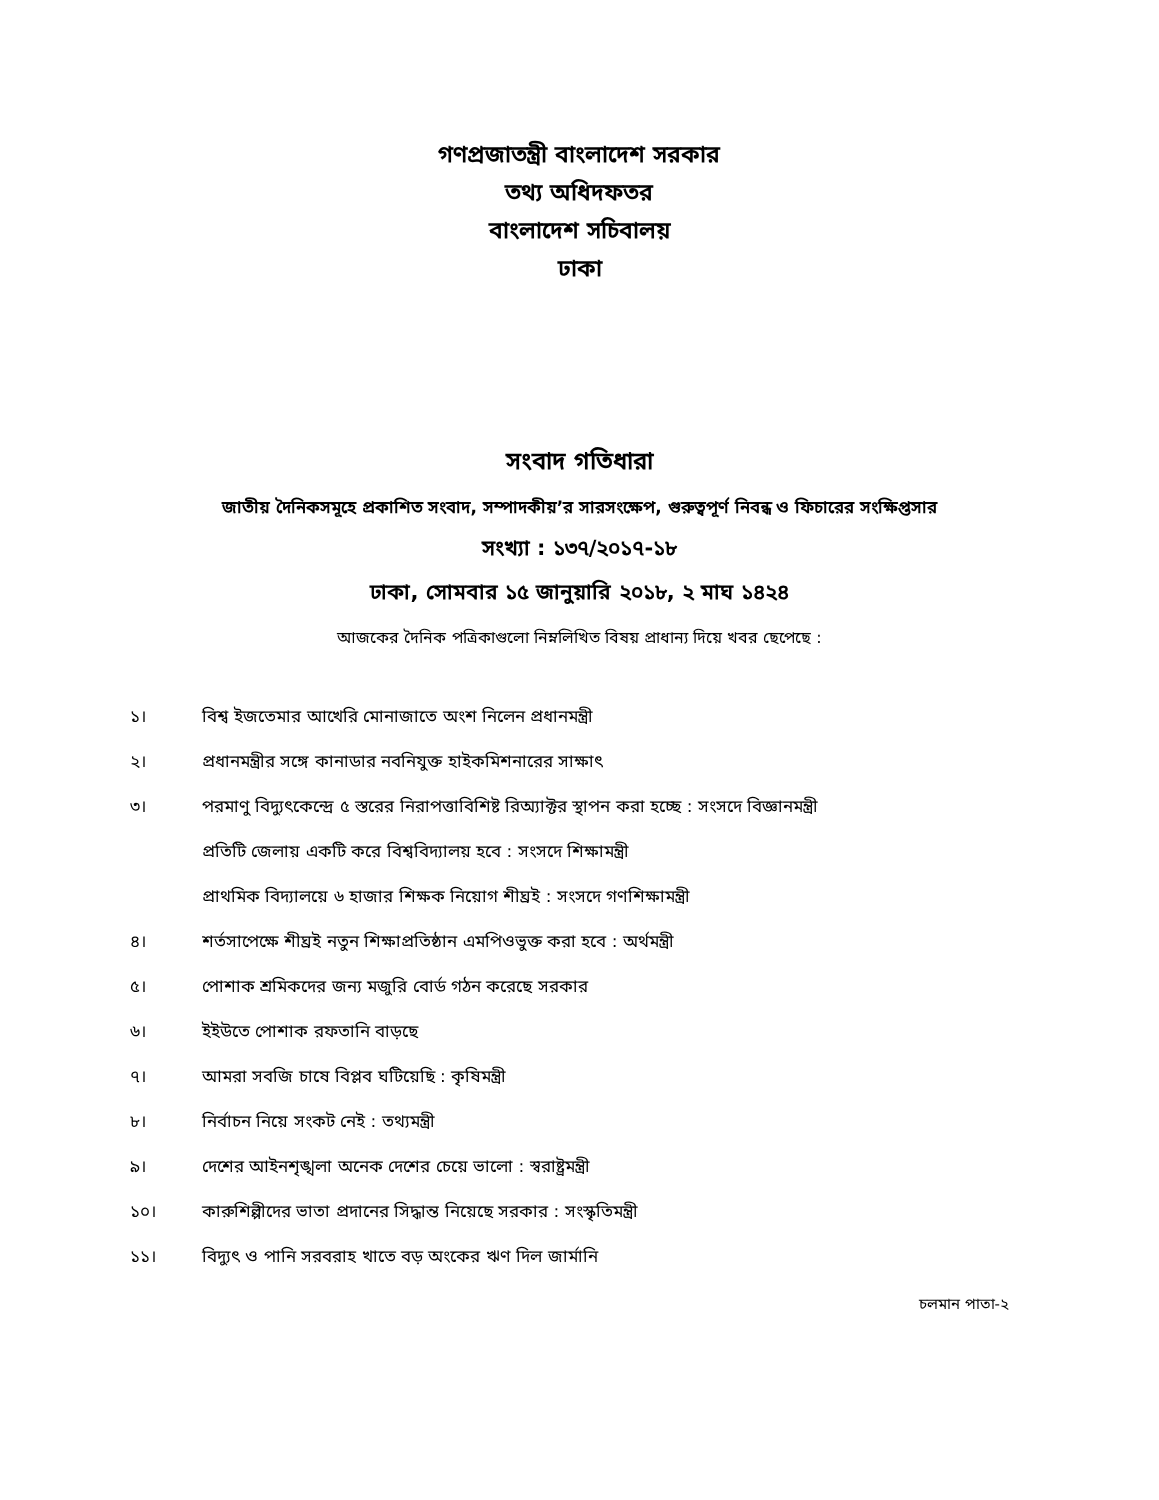গণপ্রজাতন্ত্রী বাংলাদেশ সরকার
তথ্য অধিদফতর
বাংলাদেশ সচিবালয়
ঢাকা
সংবাদ গতিধারা
জাতীয় দৈনিকসমূহে প্রকাশিত সংবাদ, সম্পাদকীয়’র সারসংক্ষেপ, গুরুত্বপূর্ণ নিবন্ধ ও ফিচারের সংক্ষিপ্তসার
সংখ্যা : ১৩৭/২০১৭-১৮
ঢাকা, সোমবার ১৫ জানুয়ারি ২০১৮, ২ মাঘ ১৪২৪
আজকের দৈনিক পত্রিকাগুলো নিম্নলিখিত বিষয় প্রাধান্য দিয়ে খবর ছেপেছে :
১। বিশ্ব ইজতেমার আখেরি মোনাজাতে অংশ নিলেন প্রধানমন্ত্রী
২। প্রধানমন্ত্রীর সঙ্গে কানাডার নবনিযুক্ত হাইকমিশনারের সাক্ষাৎ
৩। পরমাণু বিদ্যুৎকেন্দ্রে ৫ স্তরের নিরাপত্তাবিশিষ্ট রিঅ্যাক্টর স্থাপন করা হচ্ছে : সংসদে বিজ্ঞানমন্ত্রী
প্রতিটি জেলায় একটি করে বিশ্ববিদ্যালয় হবে : সংসদে শিক্ষামন্ত্রী
প্রাথমিক বিদ্যালয়ে ৬ হাজার শিক্ষক নিয়োগ শীঘ্রই : সংসদে গণশিক্ষামন্ত্রী
৪। শর্তসাপেক্ষে শীঘ্রই নতুন শিক্ষাপ্রতিষ্ঠান এমপিওভুক্ত করা হবে : অর্থমন্ত্রী
৫। পোশাক শ্রমিকদের জন্য মজুরি বোর্ড গঠন করেছে সরকার
৬। ইইউতে পোশাক রফতানি বাড়ছে
৭। আমরা সবজি চাষে বিপ্লব ঘটিয়েছি : কৃষিমন্ত্রী
৮। নির্বাচন নিয়ে সংকট নেই : তথ্যমন্ত্রী
৯। দেশের আইনশৃঙ্খলা অনেক দেশের চেয়ে ভালো : স্বরাষ্ট্রমন্ত্রী
১০। কারুশিল্পীদের ভাতা প্রদানের সিদ্ধান্ত নিয়েছে সরকার : সংস্কৃতিমন্ত্রী
১১। বিদ্যুৎ ও পানি সরবরাহ খাতে বড় অংকের ঋণ দিল জার্মানি
চলমান পাতা-২